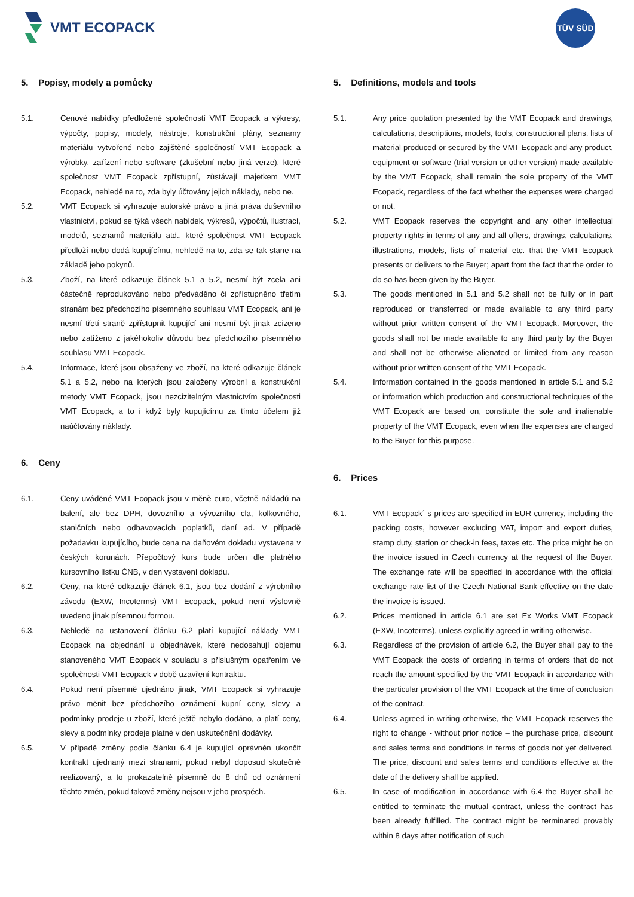VMT ECOPACK TÜV SÜD
5. Popisy, modely a pomůcky
5.1. Cenové nabídky předložené společností VMT Ecopack a výkresy, výpočty, popisy, modely, nástroje, konstrukční plány, seznamy materiálu vytvořené nebo zajištěné společností VMT Ecopack a výrobky, zařízení nebo software (zkušební nebo jiná verze), které společnost VMT Ecopack zpřístupní, zůstávají majetkem VMT Ecopack, nehledě na to, zda byly účtovány jejich náklady, nebo ne.
5.2. VMT Ecopack si vyhrazuje autorské právo a jiná práva duševního vlastnictví, pokud se týká všech nabídek, výkresů, výpočtů, ilustrací, modelů, seznamů materiálu atd., které společnost VMT Ecopack předloží nebo dodá kupujícímu, nehledě na to, zda se tak stane na základě jeho pokynů.
5.3. Zboží, na které odkazuje článek 5.1 a 5.2, nesmí být zcela ani částečně reprodukováno nebo předváděno či zpřístupněno třetím stranám bez předchozího písemného souhlasu VMT Ecopack, ani je nesmí třetí straně zpřístupnit kupující ani nesmí být jinak zcizeno nebo zatíženo z jakéhokoliv důvodu bez předchozího písemného souhlasu VMT Ecopack.
5.4. Informace, které jsou obsaženy ve zboží, na které odkazuje článek 5.1 a 5.2, nebo na kterých jsou založeny výrobní a konstrukční metody VMT Ecopack, jsou nezcizitelným vlastnictvím společnosti VMT Ecopack, a to i když byly kupujícímu za tímto účelem již naúčtovány náklady.
6. Ceny
6.1. Ceny uváděné VMT Ecopack jsou v měně euro, včetně nákladů na balení, ale bez DPH, dovozního a vývozního cla, kolkovného, staničních nebo odbavovacích poplatků, daní ad. V případě požadavku kupujícího, bude cena na daňovém dokladu vystavena v českých korunách. Přepočtový kurs bude určen dle platného kursovního lístku ČNB, v den vystavení dokladu.
6.2. Ceny, na které odkazuje článek 6.1, jsou bez dodání z výrobního závodu (EXW, Incoterms) VMT Ecopack, pokud není výslovně uvedeno jinak písemnou formou.
6.3. Nehledě na ustanovení článku 6.2 platí kupující náklady VMT Ecopack na objednání u objednávek, které nedosahují objemu stanoveného VMT Ecopack v souladu s příslušným opatřením ve společnosti VMT Ecopack v době uzavření kontraktu.
6.4. Pokud není písemně ujednáno jinak, VMT Ecopack si vyhrazuje právo měnit bez předchozího oznámení kupní ceny, slevy a podmínky prodeje u zboží, které ještě nebylo dodáno, a platí ceny, slevy a podmínky prodeje platné v den uskutečnění dodávky.
6.5. V případě změny podle článku 6.4 je kupující oprávněn ukončit kontrakt ujednaný mezi stranami, pokud nebyl doposud skutečně realizovaný, a to prokazatelně písemně do 8 dnů od oznámení těchto změn, pokud takové změny nejsou v jeho prospěch.
5. Definitions, models and tools
5.1. Any price quotation presented by the VMT Ecopack and drawings, calculations, descriptions, models, tools, constructional plans, lists of material produced or secured by the VMT Ecopack and any product, equipment or software (trial version or other version) made available by the VMT Ecopack, shall remain the sole property of the VMT Ecopack, regardless of the fact whether the expenses were charged or not.
5.2. VMT Ecopack reserves the copyright and any other intellectual property rights in terms of any and all offers, drawings, calculations, illustrations, models, lists of material etc. that the VMT Ecopack presents or delivers to the Buyer; apart from the fact that the order to do so has been given by the Buyer.
5.3. The goods mentioned in 5.1 and 5.2 shall not be fully or in part reproduced or transferred or made available to any third party without prior written consent of the VMT Ecopack. Moreover, the goods shall not be made available to any third party by the Buyer and shall not be otherwise alienated or limited from any reason without prior written consent of the VMT Ecopack.
5.4. Information contained in the goods mentioned in article 5.1 and 5.2 or information which production and constructional techniques of the VMT Ecopack are based on, constitute the sole and inalienable property of the VMT Ecopack, even when the expenses are charged to the Buyer for this purpose.
6. Prices
6.1. VMT Ecopack´ s prices are specified in EUR currency, including the packing costs, however excluding VAT, import and export duties, stamp duty, station or check-in fees, taxes etc. The price might be on the invoice issued in Czech currency at the request of the Buyer. The exchange rate will be specified in accordance with the official exchange rate list of the Czech National Bank effective on the date the invoice is issued.
6.2. Prices mentioned in article 6.1 are set Ex Works VMT Ecopack (EXW, Incoterms), unless explicitly agreed in writing otherwise.
6.3. Regardless of the provision of article 6.2, the Buyer shall pay to the VMT Ecopack the costs of ordering in terms of orders that do not reach the amount specified by the VMT Ecopack in accordance with the particular provision of the VMT Ecopack at the time of conclusion of the contract.
6.4. Unless agreed in writing otherwise, the VMT Ecopack reserves the right to change - without prior notice – the purchase price, discount and sales terms and conditions in terms of goods not yet delivered. The price, discount and sales terms and conditions effective at the date of the delivery shall be applied.
6.5. In case of modification in accordance with 6.4 the Buyer shall be entitled to terminate the mutual contract, unless the contract has been already fulfilled. The contract might be terminated provably within 8 days after notification of such